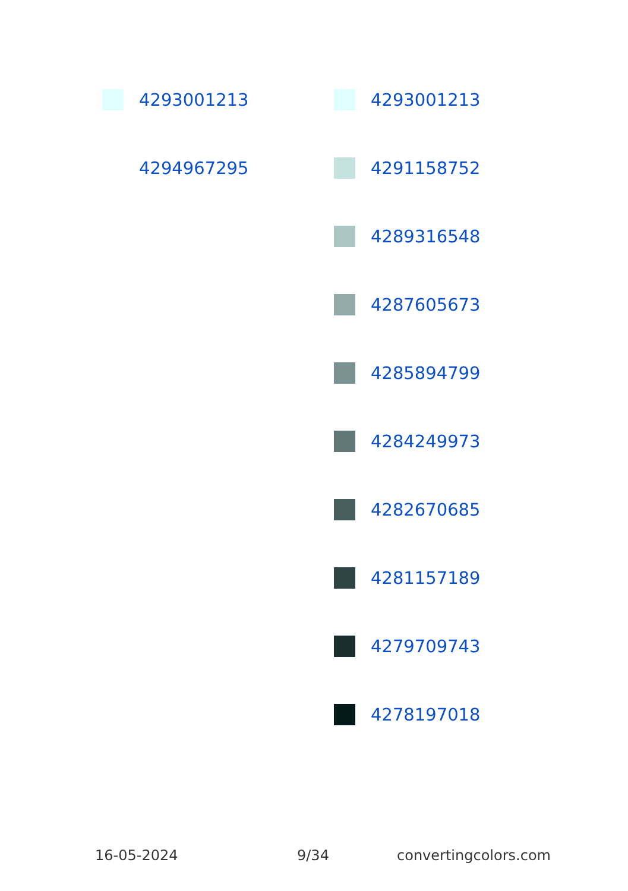4293001213
4294967295
4293001213
4291158752
4289316548
4287605673
4285894799
4284249973
4282670685
4281157189
4279709743
4278197018
16-05-2024 9/34 convertingcolors.com